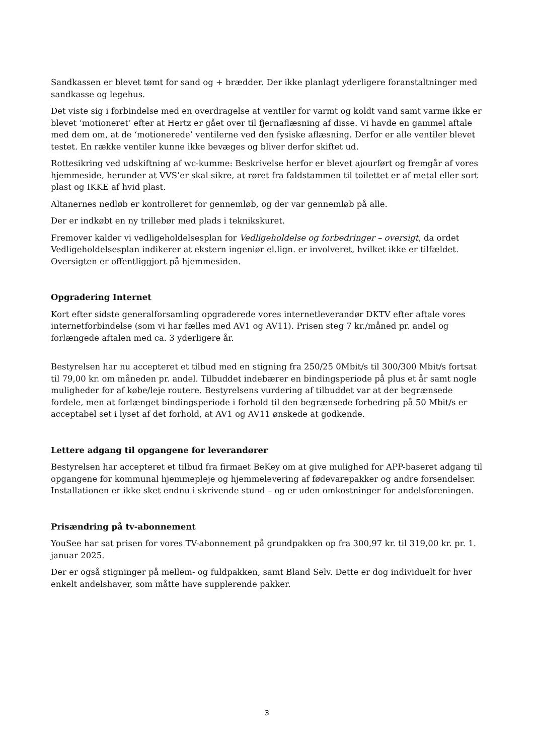Sandkassen er blevet tømt for sand og + brædder. Der ikke planlagt yderligere foranstaltninger med sandkasse og legehus.
Det viste sig i forbindelse med en overdragelse at ventiler for varmt og koldt vand samt varme ikke er blevet ‘motioneret’ efter at Hertz er gået over til fjernaflæsning af disse. Vi havde en gammel aftale med dem om, at de ‘motionerede’ ventilerne ved den fysiske aflæsning. Derfor er alle ventiler blevet testet. En række ventiler kunne ikke bevæges og bliver derfor skiftet ud.
Rottesikring ved udskiftning af wc-kumme: Beskrivelse herfor er blevet ajourført og fremgår af vores hjemmeside, herunder at VVS’er skal sikre, at røret fra faldstammen til toilettet er af metal eller sort plast og IKKE af hvid plast.
Altanernes nedløb er kontrolleret for gennemløb, og der var gennemløb på alle.
Der er indkøbt en ny trillebør med plads i teknikskuret.
Fremover kalder vi vedligeholdelsesplan for Vedligeholdelse og forbedringer – oversigt, da ordet Vedligeholdelsesplan indikerer at ekstern ingeniør el.lign. er involveret, hvilket ikke er tilfældet. Oversigten er offentliggjort på hjemmesiden.
Opgradering Internet
Kort efter sidste generalforsamling opgraderede vores internetleverandør DKTV efter aftale vores internetforbindelse (som vi har fælles med AV1 og AV11). Prisen steg 7 kr./måned pr. andel og forlængede aftalen med ca. 3 yderligere år.
Bestyrelsen har nu accepteret et tilbud med en stigning fra 250/25 0Mbit/s til 300/300 Mbit/s fortsat til 79,00 kr. om måneden pr. andel. Tilbuddet indebærer en bindingsperiode på plus et år samt nogle muligheder for af købe/leje routere. Bestyrelsens vurdering af tilbuddet var at der begrænsede fordele, men at forlænget bindingsperiode i forhold til den begrænsede forbedring på 50 Mbit/s er acceptabel set i lyset af det forhold, at AV1 og AV11 ønskede at godkende.
Lettere adgang til opgangene for leverandører
Bestyrelsen har accepteret et tilbud fra firmaet BeKey om at give mulighed for APP-baseret adgang til opgangene for kommunal hjemmepleje og hjemmelevering af fødevarepakker og andre forsendelser. Installationen er ikke sket endnu i skrivende stund – og er uden omkostninger for andelsforeningen.
Prisændring på tv-abonnement
YouSee har sat prisen for vores TV-abonnement på grundpakken op fra 300,97 kr. til 319,00 kr. pr. 1. januar 2025.
Der er også stigninger på mellem- og fuldpakken, samt Bland Selv. Dette er dog individuelt for hver enkelt andelshaver, som måtte have supplerende pakker.
3